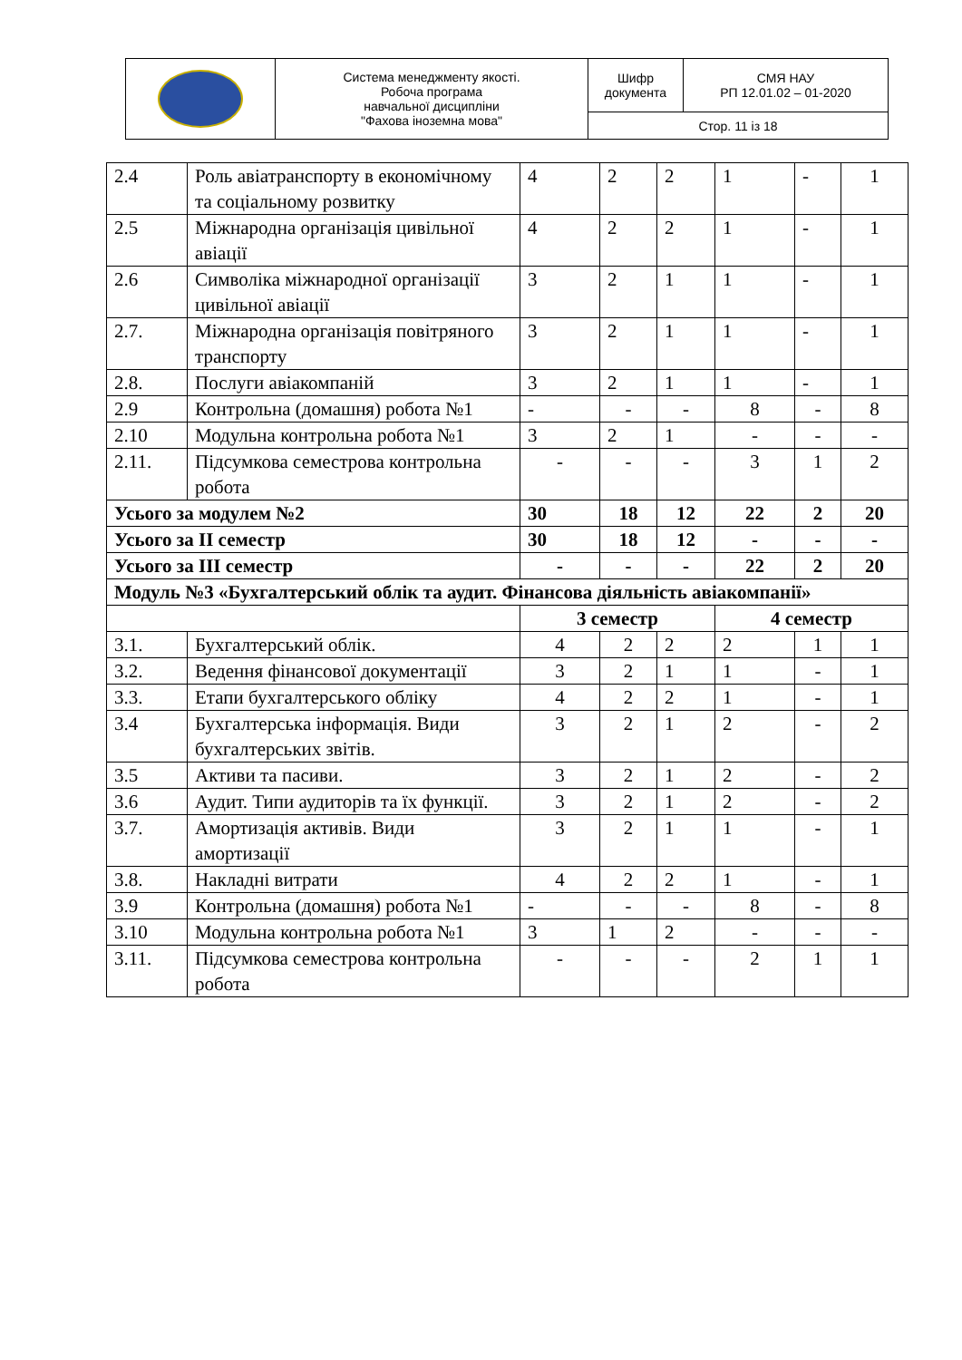| | Система менеджменту якості. Робоча програма навчальної дисципліни "Фахова іноземна мова" | Шифр документа | СМЯ НАУ РП 12.01.02 – 01-2020 |
| | | Стор. 11 із 18 | |
| 2.4 | Роль авіатранспорту в економічному та соціальному розвитку | 4 | 2 | 2 | 1 | - | 1 |
| 2.5 | Міжнародна організація цивільної авіації | 4 | 2 | 2 | 1 | - | 1 |
| 2.6 | Символіка міжнародної організації цивільної авіації | 3 | 2 | 1 | 1 | - | 1 |
| 2.7. | Міжнародна організація повітряного транспорту | 3 | 2 | 1 | 1 | - | 1 |
| 2.8. | Послуги авіакомпаній | 3 | 2 | 1 | 1 | - | 1 |
| 2.9 | Контрольна (домашня) робота №1 | - | - | - | 8 | - | 8 |
| 2.10 | Модульна контрольна робота №1 | 3 | 2 | 1 | - | - | - |
| 2.11. | Підсумкова семестрова контрольна робота | - | - | - | 3 | 1 | 2 |
| Усього за модулем №2 | | 30 | 18 | 12 | 22 | 2 | 20 |
| Усього за ІІ семестр | | 30 | 18 | 12 | - | - | - |
| Усього за ІІІ семестр | | - | - | - | 22 | 2 | 20 |
| Модуль №3 «Бухгалтерський облік та аудит. Фінансова діяльність авіакомпанії» | | | | | | | |
| | | 3 семестр | | | 4 семестр | | |
| 3.1. | Бухгалтерський облік. | 4 | 2 | 2 | 2 | 1 | 1 |
| 3.2. | Ведення фінансової документації | 3 | 2 | 1 | 1 | - | 1 |
| 3.3. | Етапи бухгалтерського обліку | 4 | 2 | 2 | 1 | - | 1 |
| 3.4 | Бухгалтерська інформація. Види бухгалтерських звітів. | 3 | 2 | 1 | 2 | - | 2 |
| 3.5 | Активи та пасиви. | 3 | 2 | 1 | 2 | - | 2 |
| 3.6 | Аудит. Типи аудиторів та їх функції. | 3 | 2 | 1 | 2 | - | 2 |
| 3.7. | Амортизація активів. Види амортизації | 3 | 2 | 1 | 1 | - | 1 |
| 3.8. | Накладні витрати | 4 | 2 | 2 | 1 | - | 1 |
| 3.9 | Контрольна (домашня) робота №1 | - | - | - | 8 | - | 8 |
| 3.10 | Модульна контрольна робота №1 | 3 | 1 | 2 | - | - | - |
| 3.11. | Підсумкова семестрова контрольна робота | - | - | - | 2 | 1 | 1 |